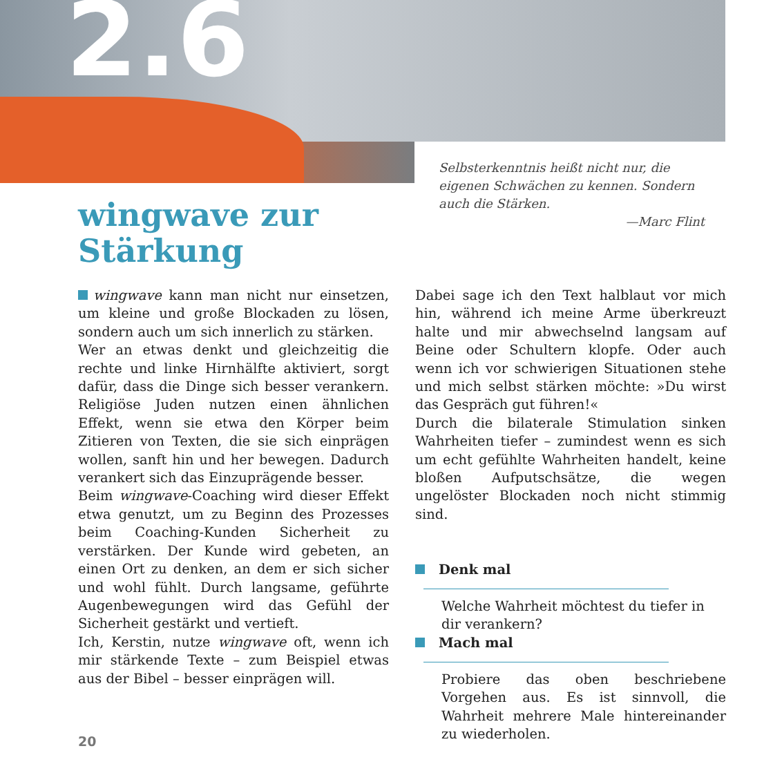2.6
Selbsterkenntnis heißt nicht nur, die eigenen Schwächen zu kennen. Sondern auch die Stärken.
—Marc Flint
wingwave zur
Stärkung
wingwave kann man nicht nur einsetzen, um kleine und große Blockaden zu lösen, sondern auch um sich innerlich zu stärken.
Wer an etwas denkt und gleichzeitig die rechte und linke Hirnhälfte aktiviert, sorgt dafür, dass die Dinge sich besser verankern. Religiöse Juden nutzen einen ähnlichen Effekt, wenn sie etwa den Körper beim Zitieren von Texten, die sie sich einprägen wollen, sanft hin und her bewegen. Dadurch verankert sich das Einzuprägende besser.
Beim wingwave-Coaching wird dieser Effekt etwa genutzt, um zu Beginn des Prozesses beim Coaching-Kunden Sicherheit zu verstärken. Der Kunde wird gebeten, an einen Ort zu denken, an dem er sich sicher und wohl fühlt. Durch langsame, geführte Augenbewegungen wird das Gefühl der Sicherheit gestärkt und vertieft.
Ich, Kerstin, nutze wingwave oft, wenn ich mir stärkende Texte – zum Beispiel etwas aus der Bibel – besser einprägen will.
Dabei sage ich den Text halblaut vor mich hin, während ich meine Arme überkreuzt halte und mir abwechselnd langsam auf Beine oder Schultern klopfe. Oder auch wenn ich vor schwierigen Situationen stehe und mich selbst stärken möchte: »Du wirst das Gespräch gut führen!«
Durch die bilaterale Stimulation sinken Wahrheiten tiefer – zumindest wenn es sich um echt gefühlte Wahrheiten handelt, keine bloßen Aufputschsätze, die wegen ungelöster Blockaden noch nicht stimmig sind.
Denk mal
Welche Wahrheit möchtest du tiefer in dir verankern?
Mach mal
Probiere das oben beschriebene Vorgehen aus. Es ist sinnvoll, die Wahrheit mehrere Male hintereinander zu wiederholen.
20